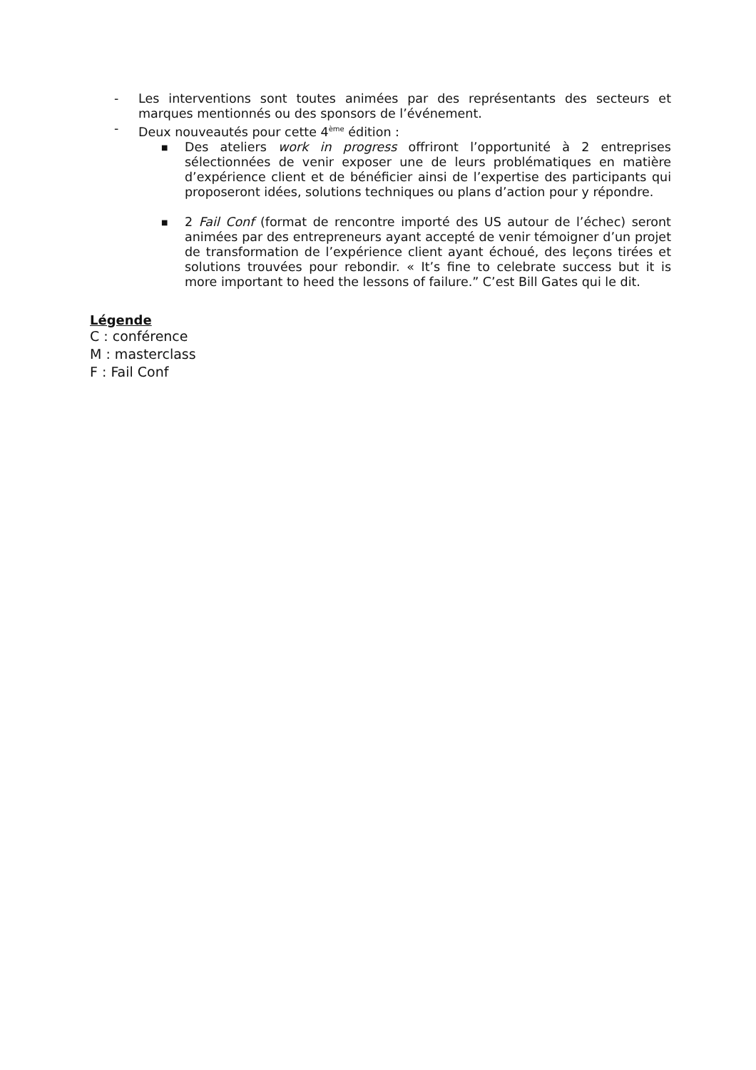- Les interventions sont toutes animées par des représentants des secteurs et marques mentionnés ou des sponsors de l’événement.
- Deux nouveautés pour cette 4<sup>ème</sup> édition :
■
Des ateliers work in progress offriront l’opportunité à 2 entreprises sélectionnées de venir exposer une de leurs problématiques en matière d’expérience client et de bénéficier ainsi de l’expertise des participants qui proposeront idées, solutions techniques ou plans d’action pour y répondre.
■
2 Fail Conf (format de rencontre importé des US autour de l’échec) seront animées par des entrepreneurs ayant accepté de venir témoigner d’un projet de transformation de l’expérience client ayant échoué, des leçons tirées et solutions trouvées pour rebondir. « It’s fine to celebrate success but it is more important to heed the lessons of failure.” C’est Bill Gates qui le dit.
Légende
C : conférence
M : masterclass
F : Fail Conf